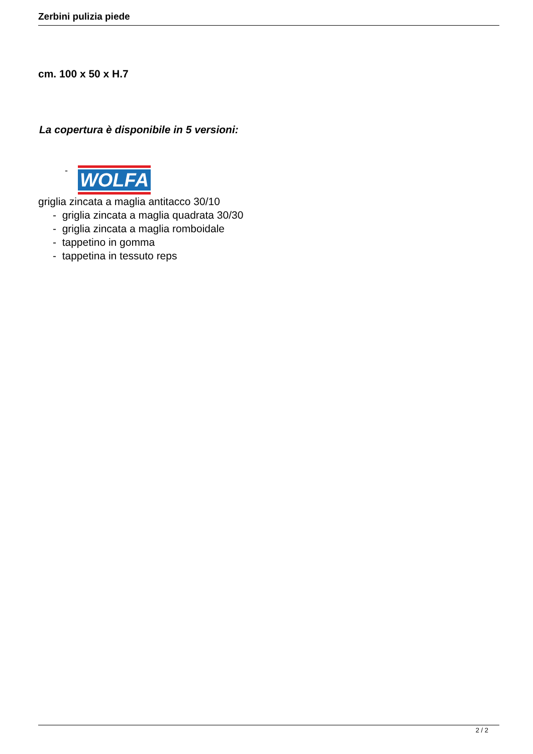Zerbini pulizia piede
cm. 100 x 50 x H.7
La copertura è disponibile in 5 versioni:
-
WOLFA
griglia zincata a maglia antitacco 30/10
- griglia zincata a maglia quadrata 30/30
- griglia zincata a maglia romboidale
- tappetino in gomma
- tappetina in tessuto reps
2 / 2